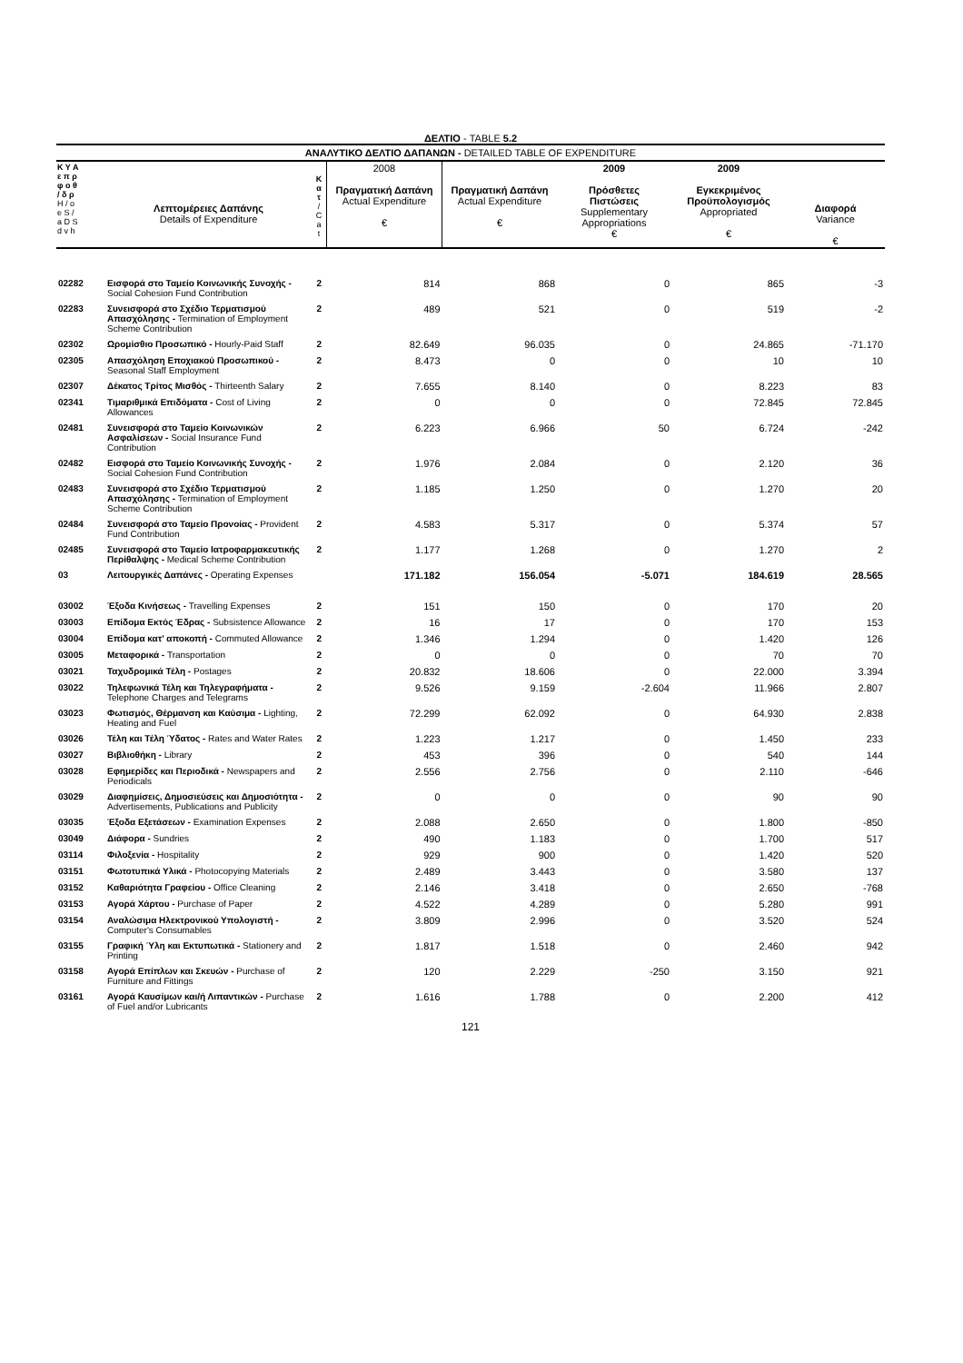ΔΕΛΤΙΟ - TABLE 5.2
ΑΝΑΛΥΤΙΚΟ ΔΕΛΤΙΟ ΔΑΠΑΝΩΝ - DETAILED TABLE OF EXPENDITURE
| Κ Υ Α ε π ρ φ ο θ / δ ρ Η / ο e S / a D S d v h | Λεπτομέρειες Δαπάνης Details of Expenditure | Κ α τ / C a t | 2008 Πραγματική Δαπάνη Actual Expenditure € | Πραγματική Δαπάνη Actual Expenditure € | 2009 Πρόσθετες Πιστώσεις Supplementary Appropriations € | 2009 Εγκεκριμένος Προϋπολογισμός Appropriated € | Διαφορά Variance € |
| --- | --- | --- | --- | --- | --- | --- | --- |
| 02282 | Εισφορά στο Ταμείο Κοινωνικής Συνοχής - Social Cohesion Fund Contribution | 2 | 814 | 868 | 0 | 865 | -3 |
| 02283 | Συνεισφορά στο Σχέδιο Τερματισμού Απασχόλησης - Termination of Employment Scheme Contribution | 2 | 489 | 521 | 0 | 519 | -2 |
| 02302 | Ωρομίσθιο Προσωπικό - Hourly-Paid Staff | 2 | 82.649 | 96.035 | 0 | 24.865 | -71.170 |
| 02305 | Απασχόληση Εποχιακού Προσωπικού - Seasonal Staff Employment | 2 | 8.473 | 0 | 0 | 10 | 10 |
| 02307 | Δέκατος Τρίτος Μισθός - Thirteenth Salary | 2 | 7.655 | 8.140 | 0 | 8.223 | 83 |
| 02341 | Τιμαριθμικά Επιδόματα - Cost of Living Allowances | 2 | 0 | 0 | 0 | 72.845 | 72.845 |
| 02481 | Συνεισφορά στο Ταμείο Κοινωνικών Ασφαλίσεων - Social Insurance Fund Contribution | 2 | 6.223 | 6.966 | 50 | 6.724 | -242 |
| 02482 | Εισφορά στο Ταμείο Κοινωνικής Συνοχής - Social Cohesion Fund Contribution | 2 | 1.976 | 2.084 | 0 | 2.120 | 36 |
| 02483 | Συνεισφορά στο Σχέδιο Τερματισμού Απασχόλησης - Termination of Employment Scheme Contribution | 2 | 1.185 | 1.250 | 0 | 1.270 | 20 |
| 02484 | Συνεισφορά στο Ταμείο Προνοίας - Provident Fund Contribution | 2 | 4.583 | 5.317 | 0 | 5.374 | 57 |
| 02485 | Συνεισφορά στο Ταμείο Ιατροφαρμακευτικής Περίθαλψης - Medical Scheme Contribution | 2 | 1.177 | 1.268 | 0 | 1.270 | 2 |
| 03 | Λειτουργικές Δαπάνες - Operating Expenses | | 171.182 | 156.054 | -5.071 | 184.619 | 28.565 |
| 03002 | Έξοδα Κινήσεως - Travelling Expenses | 2 | 151 | 150 | 0 | 170 | 20 |
| 03003 | Επίδομα Εκτός Έδρας - Subsistence Allowance | 2 | 16 | 17 | 0 | 170 | 153 |
| 03004 | Επίδομα κατ' αποκοπή - Commuted Allowance | 2 | 1.346 | 1.294 | 0 | 1.420 | 126 |
| 03005 | Μεταφορικά - Transportation | 2 | 0 | 0 | 0 | 70 | 70 |
| 03021 | Ταχυδρομικά Τέλη - Postages | 2 | 20.832 | 18.606 | 0 | 22.000 | 3.394 |
| 03022 | Τηλεφωνικά Τέλη και Τηλεγραφήματα - Telephone Charges and Telegrams | 2 | 9.526 | 9.159 | -2.604 | 11.966 | 2.807 |
| 03023 | Φωτισμός, Θέρμανση και Καύσιμα - Lighting, Heating and Fuel | 2 | 72.299 | 62.092 | 0 | 64.930 | 2.838 |
| 03026 | Τέλη και Τέλη Ύδατος - Rates and Water Rates | 2 | 1.223 | 1.217 | 0 | 1.450 | 233 |
| 03027 | Βιβλιοθήκη - Library | 2 | 453 | 396 | 0 | 540 | 144 |
| 03028 | Εφημερίδες και Περιοδικά - Newspapers and Periodicals | 2 | 2.556 | 2.756 | 0 | 2.110 | -646 |
| 03029 | Διαφημίσεις, Δημοσιεύσεις και Δημοσιότητα - Advertisements, Publications and Publicity | 2 | 0 | 0 | 0 | 90 | 90 |
| 03035 | Έξοδα Εξετάσεων - Examination Expenses | 2 | 2.088 | 2.650 | 0 | 1.800 | -850 |
| 03049 | Διάφορα - Sundries | 2 | 490 | 1.183 | 0 | 1.700 | 517 |
| 03114 | Φιλοξενία - Hospitality | 2 | 929 | 900 | 0 | 1.420 | 520 |
| 03151 | Φωτοτυπικά Υλικά - Photocopying Materials | 2 | 2.489 | 3.443 | 0 | 3.580 | 137 |
| 03152 | Καθαριότητα Γραφείου - Office Cleaning | 2 | 2.146 | 3.418 | 0 | 2.650 | -768 |
| 03153 | Αγορά Χάρτου - Purchase of Paper | 2 | 4.522 | 4.289 | 0 | 5.280 | 991 |
| 03154 | Αναλώσιμα Ηλεκτρονικού Υπολογιστή - Computer's Consumables | 2 | 3.809 | 2.996 | 0 | 3.520 | 524 |
| 03155 | Γραφική Ύλη και Εκτυπωτικά - Stationery and Printing | 2 | 1.817 | 1.518 | 0 | 2.460 | 942 |
| 03158 | Αγορά Επίπλων και Σκευών - Purchase of Furniture and Fittings | 2 | 120 | 2.229 | -250 | 3.150 | 921 |
| 03161 | Αγορά Καυσίμων και/ή Λιπαντικών - Purchase of Fuel and/or Lubricants | 2 | 1.616 | 1.788 | 0 | 2.200 | 412 |
121